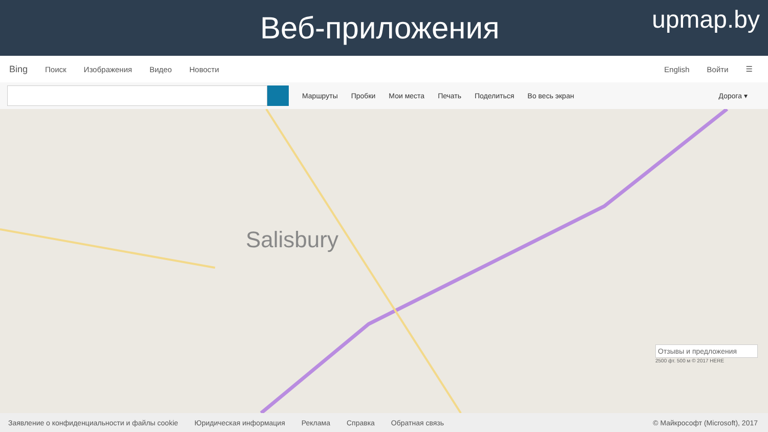Веб-приложения
upmap.by
Bing Поиск Изображения Видео Новости English Войти ☰
Маршруты Пробки Мои места Печать Поделиться Во весь экран Дорога ▾
Salisbury
Отзывы и предложения
2500 фт. 500 м © 2017 HERE
Заявление о конфиденциальности и файлы cookie Юридическая информация Реклама Справка Обратная связь © Майкрософт (Microsoft), 2017